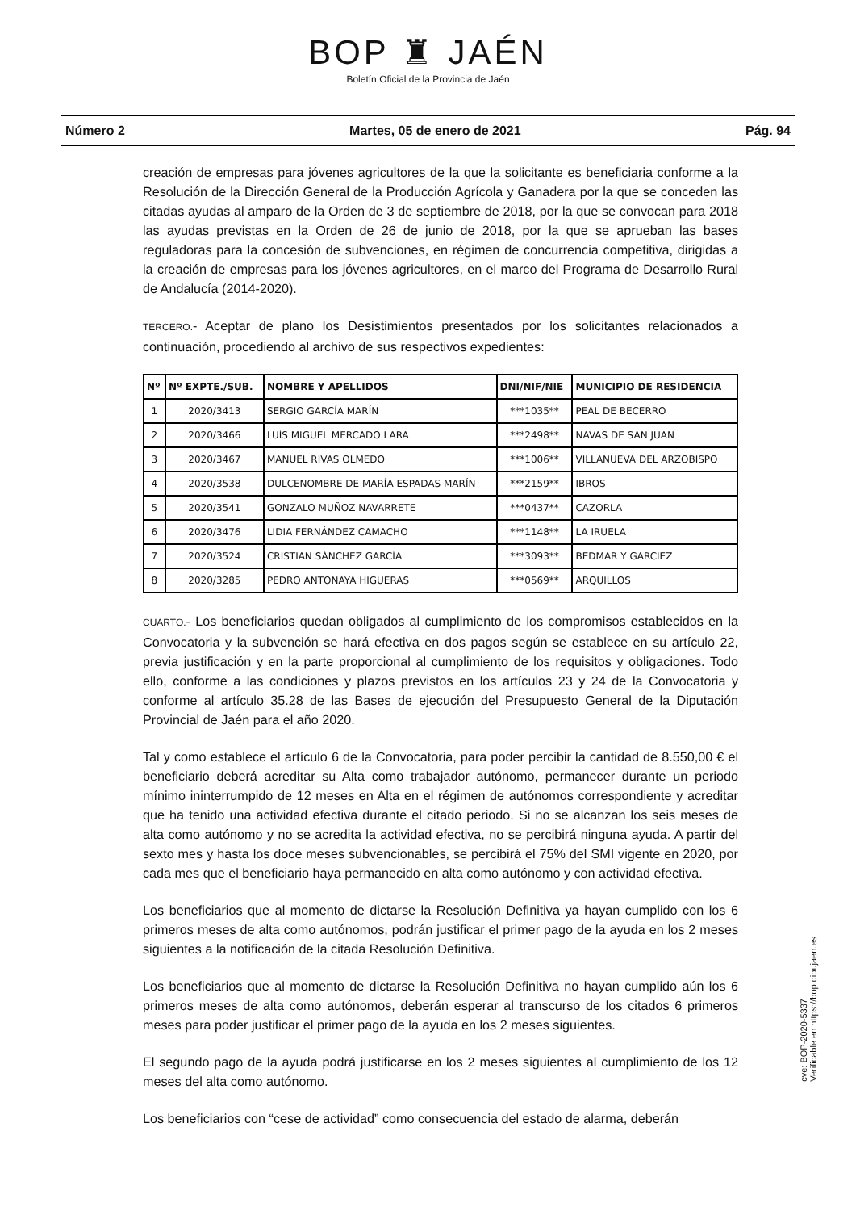BOP ♜ JAÉN
Boletín Oficial de la Provincia de Jaén
Número 2 Martes, 05 de enero de 2021 Pág. 94
creación de empresas para jóvenes agricultores de la que la solicitante es beneficiaria conforme a la Resolución de la Dirección General de la Producción Agrícola y Ganadera por la que se conceden las citadas ayudas al amparo de la Orden de 3 de septiembre de 2018, por la que se convocan para 2018 las ayudas previstas en la Orden de 26 de junio de 2018, por la que se aprueban las bases reguladoras para la concesión de subvenciones, en régimen de concurrencia competitiva, dirigidas a la creación de empresas para los jóvenes agricultores, en el marco del Programa de Desarrollo Rural de Andalucía (2014-2020).
TERCERO.- Aceptar de plano los Desistimientos presentados por los solicitantes relacionados a continuación, procediendo al archivo de sus respectivos expedientes:
| Nº | Nº EXPTE./SUB. | NOMBRE Y APELLIDOS | DNI/NIF/NIE | MUNICIPIO DE RESIDENCIA |
| --- | --- | --- | --- | --- |
| 1 | 2020/3413 | SERGIO GARCÍA MARÍN | ***1035** | PEAL DE BECERRO |
| 2 | 2020/3466 | LUÍS MIGUEL MERCADO LARA | ***2498** | NAVAS DE SAN JUAN |
| 3 | 2020/3467 | MANUEL RIVAS OLMEDO | ***1006** | VILLANUEVA DEL ARZOBISPO |
| 4 | 2020/3538 | DULCENOMBRE DE MARÍA ESPADAS MARÍN | ***2159** | IBROS |
| 5 | 2020/3541 | GONZALO MUÑOZ NAVARRETE | ***0437** | CAZORLA |
| 6 | 2020/3476 | LIDIA FERNÁNDEZ CAMACHO | ***1148** | LA IRUELA |
| 7 | 2020/3524 | CRISTIAN SÁNCHEZ GARCÍA | ***3093** | BEDMAR Y GARCÍEZ |
| 8 | 2020/3285 | PEDRO ANTONAYA HIGUERAS | ***0569** | ARQUILLOS |
CUARTO.- Los beneficiarios quedan obligados al cumplimiento de los compromisos establecidos en la Convocatoria y la subvención se hará efectiva en dos pagos según se establece en su artículo 22, previa justificación y en la parte proporcional al cumplimiento de los requisitos y obligaciones. Todo ello, conforme a las condiciones y plazos previstos en los artículos 23 y 24 de la Convocatoria y conforme al artículo 35.28 de las Bases de ejecución del Presupuesto General de la Diputación Provincial de Jaén para el año 2020.
Tal y como establece el artículo 6 de la Convocatoria, para poder percibir la cantidad de 8.550,00 € el beneficiario deberá acreditar su Alta como trabajador autónomo, permanecer durante un periodo mínimo ininterrumpido de 12 meses en Alta en el régimen de autónomos correspondiente y acreditar que ha tenido una actividad efectiva durante el citado periodo. Si no se alcanzan los seis meses de alta como autónomo y no se acredita la actividad efectiva, no se percibirá ninguna ayuda. A partir del sexto mes y hasta los doce meses subvencionables, se percibirá el 75% del SMI vigente en 2020, por cada mes que el beneficiario haya permanecido en alta como autónomo y con actividad efectiva.
Los beneficiarios que al momento de dictarse la Resolución Definitiva ya hayan cumplido con los 6 primeros meses de alta como autónomos, podrán justificar el primer pago de la ayuda en los 2 meses siguientes a la notificación de la citada Resolución Definitiva.
Los beneficiarios que al momento de dictarse la Resolución Definitiva no hayan cumplido aún los 6 primeros meses de alta como autónomos, deberán esperar al transcurso de los citados 6 primeros meses para poder justificar el primer pago de la ayuda en los 2 meses siguientes.
El segundo pago de la ayuda podrá justificarse en los 2 meses siguientes al cumplimiento de los 12 meses del alta como autónomo.
Los beneficiarios con “cese de actividad” como consecuencia del estado de alarma, deberán
cve: BOP-2020-5337
Verificable en https://bop.dipujaen.es